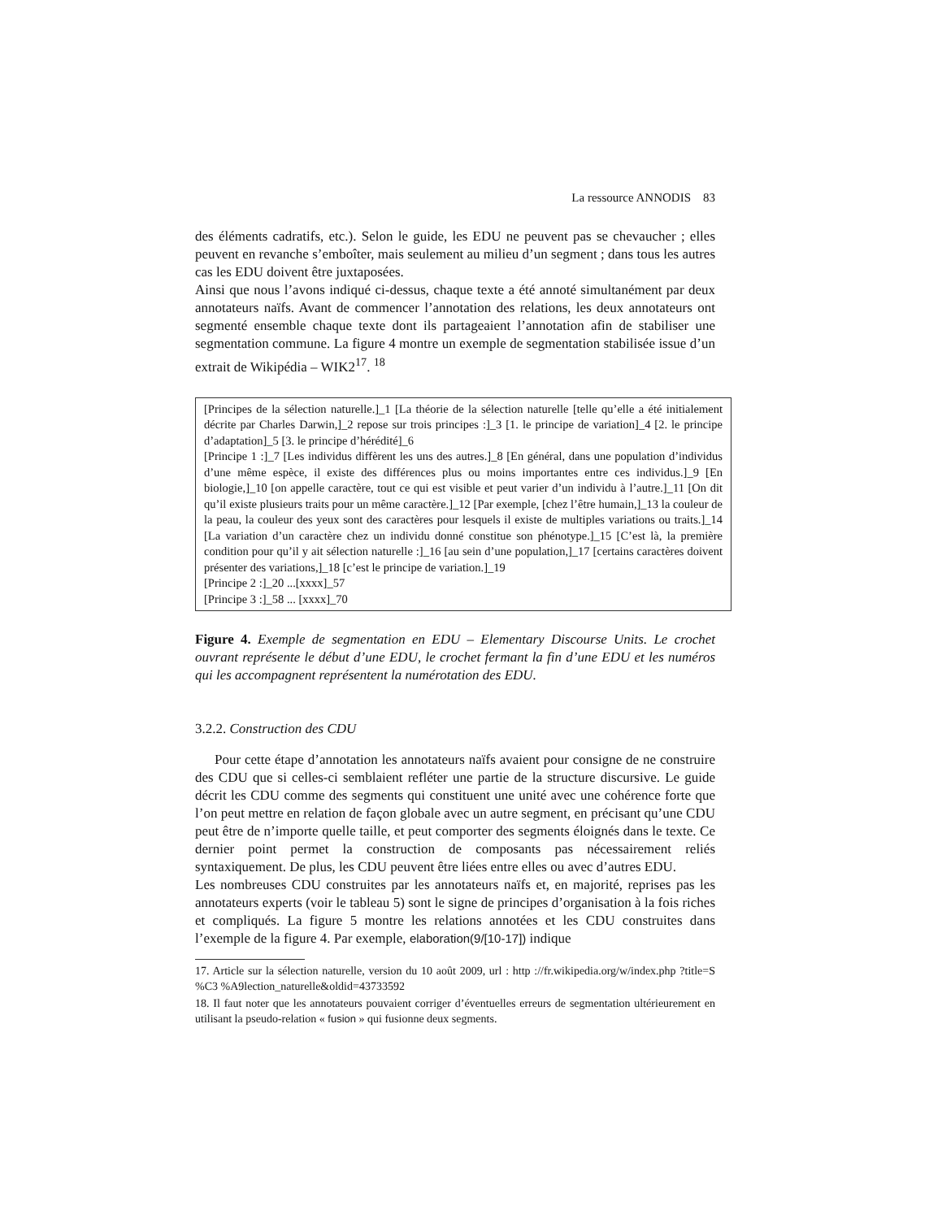La ressource ANNODIS 83
des éléments cadratifs, etc.). Selon le guide, les EDU ne peuvent pas se chevaucher ; elles peuvent en revanche s’emboîter, mais seulement au milieu d’un segment ; dans tous les autres cas les EDU doivent être juxtaposées.
Ainsi que nous l’avons indiqué ci-dessus, chaque texte a été annoté simultanément par deux annotateurs naïfs. Avant de commencer l’annotation des relations, les deux annotateurs ont segmenté ensemble chaque texte dont ils partageaient l’annotation afin de stabiliser une segmentation commune. La figure 4 montre un exemple de segmentation stabilisée issue d’un extrait de Wikipédia – WIK2<sup>17</sup>. <sup>18</sup>
[Principes de la sélection naturelle.]_1 [La théorie de la sélection naturelle [telle qu’elle a été initialement décrite par Charles Darwin,]_2 repose sur trois principes :]_3 [1. le principe de variation]_4 [2. le principe d’adaptation]_5 [3. le principe d’hérédité]_6
[Principe 1 :]_7 [Les individus diffèrent les uns des autres.]_8 [En général, dans une population d’individus d’une même espèce, il existe des différences plus ou moins importantes entre ces individus.]_9 [En biologie,]_10 [on appelle caractère, tout ce qui est visible et peut varier d’un individu à l’autre.]_11 [On dit qu’il existe plusieurs traits pour un même caractère.]_12 [Par exemple, [chez l’être humain,]_13 la couleur de la peau, la couleur des yeux sont des caractères pour lesquels il existe de multiples variations ou traits.]_14 [La variation d’un caractère chez un individu donné constitue son phénotype.]_15 [C’est là, la première condition pour qu’il y ait sélection naturelle :]_16 [au sein d’une population,]_17 [certains caractères doivent présenter des variations,]_18 [c’est le principe de variation.]_19
[Principe 2 :]_20 ...[xxxx]_57
[Principe 3 :]_58 ... [xxxx]_70
Figure 4. Exemple de segmentation en EDU – Elementary Discourse Units. Le crochet ouvrant représente le début d’une EDU, le crochet fermant la fin d’une EDU et les numéros qui les accompagnent représentent la numérotation des EDU.
3.2.2. Construction des CDU
Pour cette étape d’annotation les annotateurs naïfs avaient pour consigne de ne construire des CDU que si celles-ci semblaient refléter une partie de la structure discursive. Le guide décrit les CDU comme des segments qui constituent une unité avec une cohérence forte que l’on peut mettre en relation de façon globale avec un autre segment, en précisant qu’une CDU peut être de n’importe quelle taille, et peut comporter des segments éloignés dans le texte. Ce dernier point permet la construction de composants pas nécessairement reliés syntaxiquement. De plus, les CDU peuvent être liées entre elles ou avec d’autres EDU.
Les nombreuses CDU construites par les annotateurs naïfs et, en majorité, reprises pas les annotateurs experts (voir le tableau 5) sont le signe de principes d’organisation à la fois riches et compliqués. La figure 5 montre les relations annotées et les CDU construites dans l’exemple de la figure 4. Par exemple, elaboration(9/[10-17]) indique
17. Article sur la sélection naturelle, version du 10 août 2009, url : http ://fr.wikipedia.org/w/index.php ?title=S %C3 %A9lection_naturelle&oldid=43733592
18. Il faut noter que les annotateurs pouvaient corriger d’éventuelles erreurs de segmentation ultérieurement en utilisant la pseudo-relation « fusion » qui fusionne deux segments.